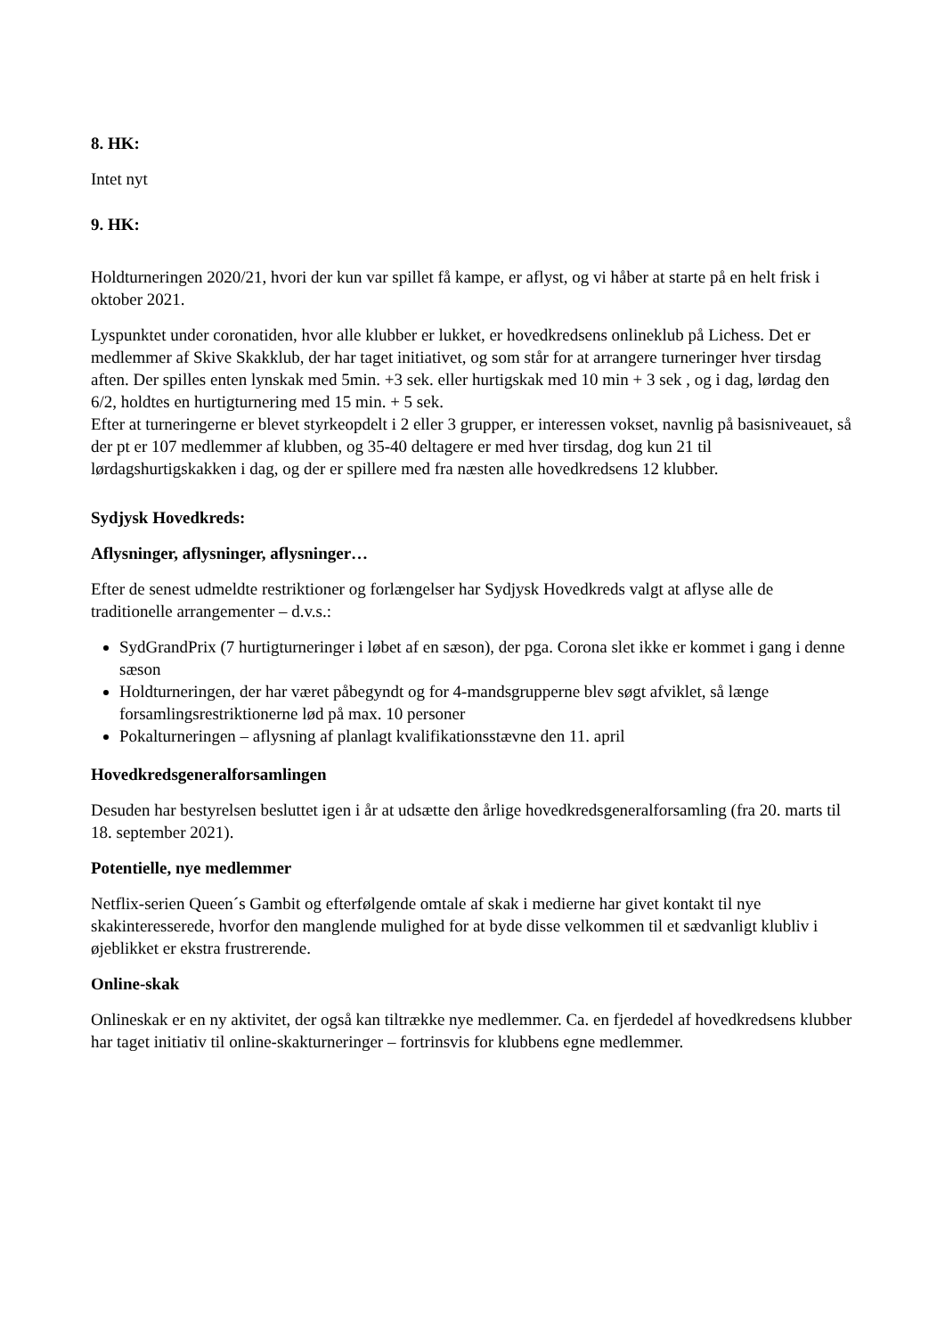8. HK:
Intet nyt
9. HK:
Holdturneringen 2020/21, hvori der kun var spillet få kampe, er aflyst, og vi håber at starte på en helt frisk i oktober 2021.
Lyspunktet under coronatiden, hvor alle klubber er lukket, er hovedkredsens onlineklub på Lichess. Det er medlemmer af Skive Skakklub, der har taget initiativet, og som står for at arrangere turneringer hver tirsdag aften. Der spilles enten lynskak med 5min. +3 sek. eller hurtigskak med 10 min + 3 sek , og i dag, lørdag den 6/2, holdtes en hurtigturnering med 15 min. + 5 sek.
Efter at turneringerne er blevet styrkeopdelt i 2 eller 3 grupper, er interessen vokset, navnlig på basisniveauet, så der pt er 107 medlemmer af klubben, og 35-40 deltagere er med hver tirsdag, dog kun 21 til lørdagshurtigskakken i dag, og der er spillere med fra næsten alle hovedkredsens 12 klubber.
Sydjysk Hovedkreds:
Aflysninger, aflysninger, aflysninger…
Efter de senest udmeldte restriktioner og forlængelser har Sydjysk Hovedkreds valgt at aflyse alle de traditionelle arrangementer – d.v.s.:
SydGrandPrix (7 hurtigturneringer i løbet af en sæson), der pga. Corona slet ikke er kommet i gang i denne sæson
Holdturneringen, der har været påbegyndt og for 4-mandsgrupperne blev søgt afviklet, så længe forsamlingsrestriktionerne lød på max. 10 personer
Pokalturneringen – aflysning af planlagt kvalifikationsstævne den 11. april
Hovedkredsgeneralforsamlingen
Desuden har bestyrelsen besluttet igen i år at udsætte den årlige hovedkredsgeneralforsamling (fra 20. marts til 18. september 2021).
Potentielle, nye medlemmer
Netflix-serien Queen´s Gambit og efterfølgende omtale af skak i medierne har givet kontakt til nye skakinteresserede, hvorfor den manglende mulighed for at byde disse velkommen til et sædvanligt klubliv i øjeblikket er ekstra frustrerende.
Online-skak
Onlineskak er en ny aktivitet, der også kan tiltrække nye medlemmer. Ca. en fjerdedel af hovedkredsens klubber har taget initiativ til online-skakturneringer – fortrinsvis for klubbens egne medlemmer.